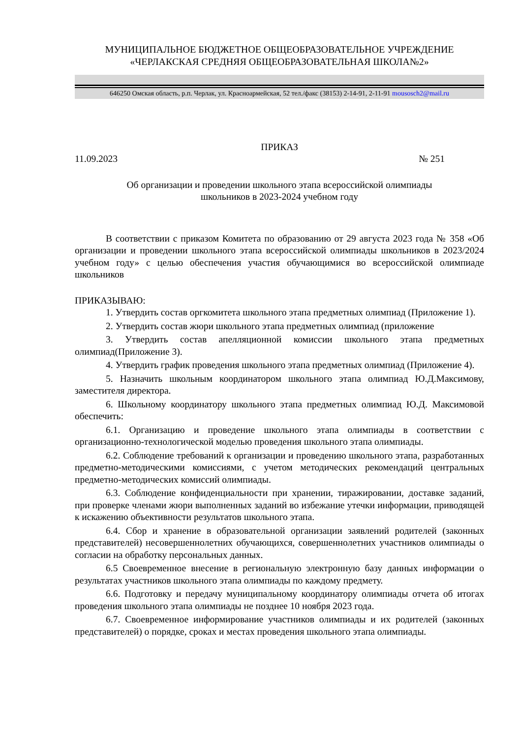МУНИЦИПАЛЬНОЕ БЮДЖЕТНОЕ ОБЩЕОБРАЗОВАТЕЛЬНОЕ УЧРЕЖДЕНИЕ
«ЧЕРЛАКСКАЯ СРЕДНЯЯ ОБЩЕОБРАЗОВАТЕЛЬНАЯ ШКОЛА№2»
646250 Омская область, р.п. Черлак, ул. Красноармейская, 52 тел./факс (38153) 2-14-91, 2-11-91 mousosch2@mail.ru
ПРИКАЗ
11.09.2023 № 251
Об организации и проведении школьного этапа всероссийской олимпиады
школьников в 2023-2024 учебном году
В соответствии с приказом Комитета по образованию от 29 августа 2023 года № 358 «Об организации и проведении школьного этапа всероссийской олимпиады школьников в 2023/2024 учебном году» с целью обеспечения участия обучающимися во всероссийской олимпиаде школьников
ПРИКАЗЫВАЮ:
1. Утвердить состав оргкомитета школьного этапа предметных олимпиад (Приложение 1).
2. Утвердить состав жюри школьного этапа предметных олимпиад (приложение
3. Утвердить состав апелляционной комиссии школьного этапа предметных олимпиад(Приложение 3).
4. Утвердить график проведения школьного этапа предметных олимпиад (Приложение 4).
5. Назначить школьным координатором школьного этапа олимпиад Ю.Д.Максимову, заместителя директора.
6. Школьному координатору школьного этапа предметных олимпиад Ю.Д. Максимовой обеспечить:
6.1. Организацию и проведение школьного этапа олимпиады в соответствии с организационно-технологической моделью проведения школьного этапа олимпиады.
6.2. Соблюдение требований к организации и проведению школьного этапа, разработанных предметно-методическими комиссиями, с учетом методических рекомендаций центральных предметно-методических комиссий олимпиады.
6.3. Соблюдение конфиденциальности при хранении, тиражировании, доставке заданий, при проверке членами жюри выполненных заданий во избежание утечки информации, приводящей к искажению объективности результатов школьного этапа.
6.4. Сбор и хранение в образовательной организации заявлений родителей (законных представителей) несовершеннолетних обучающихся, совершеннолетних участников олимпиады о согласии на обработку персональных данных.
6.5 Своевременное внесение в региональную электронную базу данных информации о результатах участников школьного этапа олимпиады по каждому предмету.
6.6. Подготовку и передачу муниципальному координатору олимпиады отчета об итогах проведения школьного этапа олимпиады не позднее 10 ноября 2023 года.
6.7. Своевременное информирование участников олимпиады и их родителей (законных представителей) о порядке, сроках и местах проведения школьного этапа олимпиады.